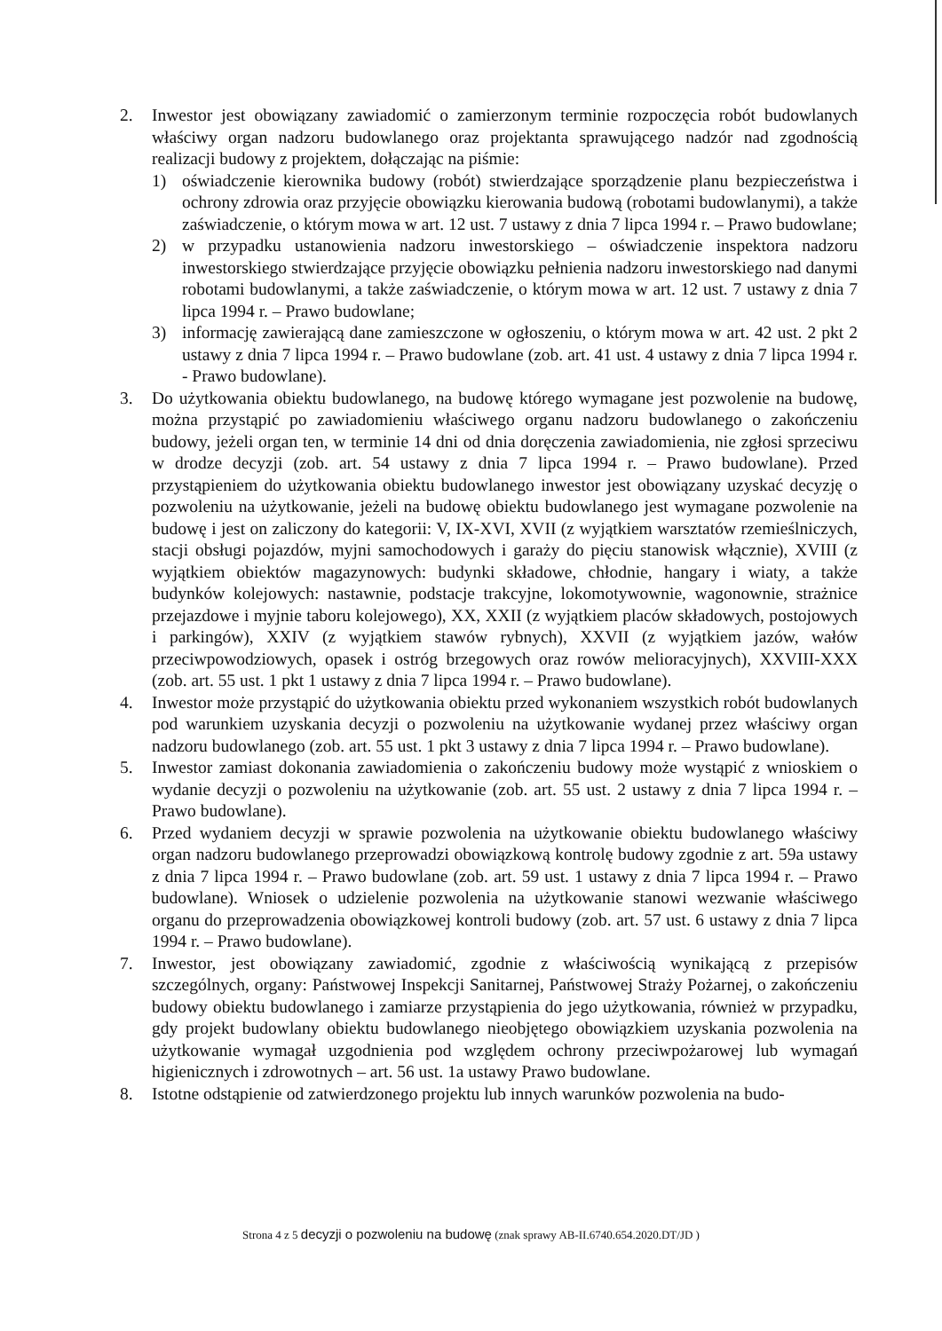2. Inwestor jest obowiązany zawiadomić o zamierzonym terminie rozpoczęcia robót budowlanych właściwy organ nadzoru budowlanego oraz projektanta sprawującego nadzór nad zgodnością realizacji budowy z projektem, dołączając na piśmie:
1) oświadczenie kierownika budowy (robót) stwierdzające sporządzenie planu bezpieczeństwa i ochrony zdrowia oraz przyjęcie obowiązku kierowania budową (robotami budowlanymi), a także zaświadczenie, o którym mowa w art. 12 ust. 7 ustawy z dnia 7 lipca 1994 r. – Prawo budowlane;
2) w przypadku ustanowienia nadzoru inwestorskiego – oświadczenie inspektora nadzoru inwestorskiego stwierdzające przyjęcie obowiązku pełnienia nadzoru inwestorskiego nad danymi robotami budowlanymi, a także zaświadczenie, o którym mowa w art. 12 ust. 7 ustawy z dnia 7 lipca 1994 r. – Prawo budowlane;
3) informację zawierającą dane zamieszczone w ogłoszeniu, o którym mowa w art. 42 ust. 2 pkt 2 ustawy z dnia 7 lipca 1994 r. – Prawo budowlane (zob. art. 41 ust. 4 ustawy z dnia 7 lipca 1994 r. - Prawo budowlane).
3. Do użytkowania obiektu budowlanego, na budowę którego wymagane jest pozwolenie na budowę, można przystąpić po zawiadomieniu właściwego organu nadzoru budowlanego o zakończeniu budowy, jeżeli organ ten, w terminie 14 dni od dnia doręczenia zawiadomienia, nie zgłosi sprzeciwu w drodze decyzji (zob. art. 54 ustawy z dnia 7 lipca 1994 r. – Prawo budowlane). Przed przystąpieniem do użytkowania obiektu budowlanego inwestor jest obowiązany uzyskać decyzję o pozwoleniu na użytkowanie, jeżeli na budowę obiektu budowlanego jest wymagane pozwolenie na budowę i jest on zaliczony do kategorii: V, IX-XVI, XVII (z wyjątkiem warsztatów rzemieślniczych, stacji obsługi pojazdów, myjni samochodowych i garaży do pięciu stanowisk włącznie), XVIII (z wyjątkiem obiektów magazynowych: budynki składowe, chłodnie, hangary i wiaty, a także budynków kolejowych: nastawnie, podstacje trakcyjne, lokomotywownie, wagonownie, strażnice przejazdowe i myjnie taboru kolejowego), XX, XXII (z wyjątkiem placów składowych, postojowych i parkingów), XXIV (z wyjątkiem stawów rybnych), XXVII (z wyjątkiem jazów, wałów przeciwpowodziowych, opasek i ostróg brzegowych oraz rowów melioracyjnych), XXVIII-XXX (zob. art. 55 ust. 1 pkt 1 ustawy z dnia 7 lipca 1994 r. – Prawo budowlane).
4. Inwestor może przystąpić do użytkowania obiektu przed wykonaniem wszystkich robót budowlanych pod warunkiem uzyskania decyzji o pozwoleniu na użytkowanie wydanej przez właściwy organ nadzoru budowlanego (zob. art. 55 ust. 1 pkt 3 ustawy z dnia 7 lipca 1994 r. – Prawo budowlane).
5. Inwestor zamiast dokonania zawiadomienia o zakończeniu budowy może wystąpić z wnioskiem o wydanie decyzji o pozwoleniu na użytkowanie (zob. art. 55 ust. 2 ustawy z dnia 7 lipca 1994 r. – Prawo budowlane).
6. Przed wydaniem decyzji w sprawie pozwolenia na użytkowanie obiektu budowlanego właściwy organ nadzoru budowlanego przeprowadzi obowiązkową kontrolę budowy zgodnie z art. 59a ustawy z dnia 7 lipca 1994 r. – Prawo budowlane (zob. art. 59 ust. 1 ustawy z dnia 7 lipca 1994 r. – Prawo budowlane). Wniosek o udzielenie pozwolenia na użytkowanie stanowi wezwanie właściwego organu do przeprowadzenia obowiązkowej kontroli budowy (zob. art. 57 ust. 6 ustawy z dnia 7 lipca 1994 r. – Prawo budowlane).
7. Inwestor, jest obowiązany zawiadomić, zgodnie z właściwością wynikającą z przepisów szczególnych, organy: Państwowej Inspekcji Sanitarnej, Państwowej Straży Pożarnej, o zakończeniu budowy obiektu budowlanego i zamiarze przystąpienia do jego użytkowania, również w przypadku, gdy projekt budowlany obiektu budowlanego nieobjętego obowiązkiem uzyskania pozwolenia na użytkowanie wymagał uzgodnienia pod względem ochrony przeciwpożarowej lub wymagań higienicznych i zdrowotnych – art. 56 ust. 1a ustawy Prawo budowlane.
8. Istotne odstąpienie od zatwierdzonego projektu lub innych warunków pozwolenia na budo-
Strona 4 z 5 decyzji o pozwoleniu na budowę (znak sprawy AB-II.6740.654.2020.DT/JD )